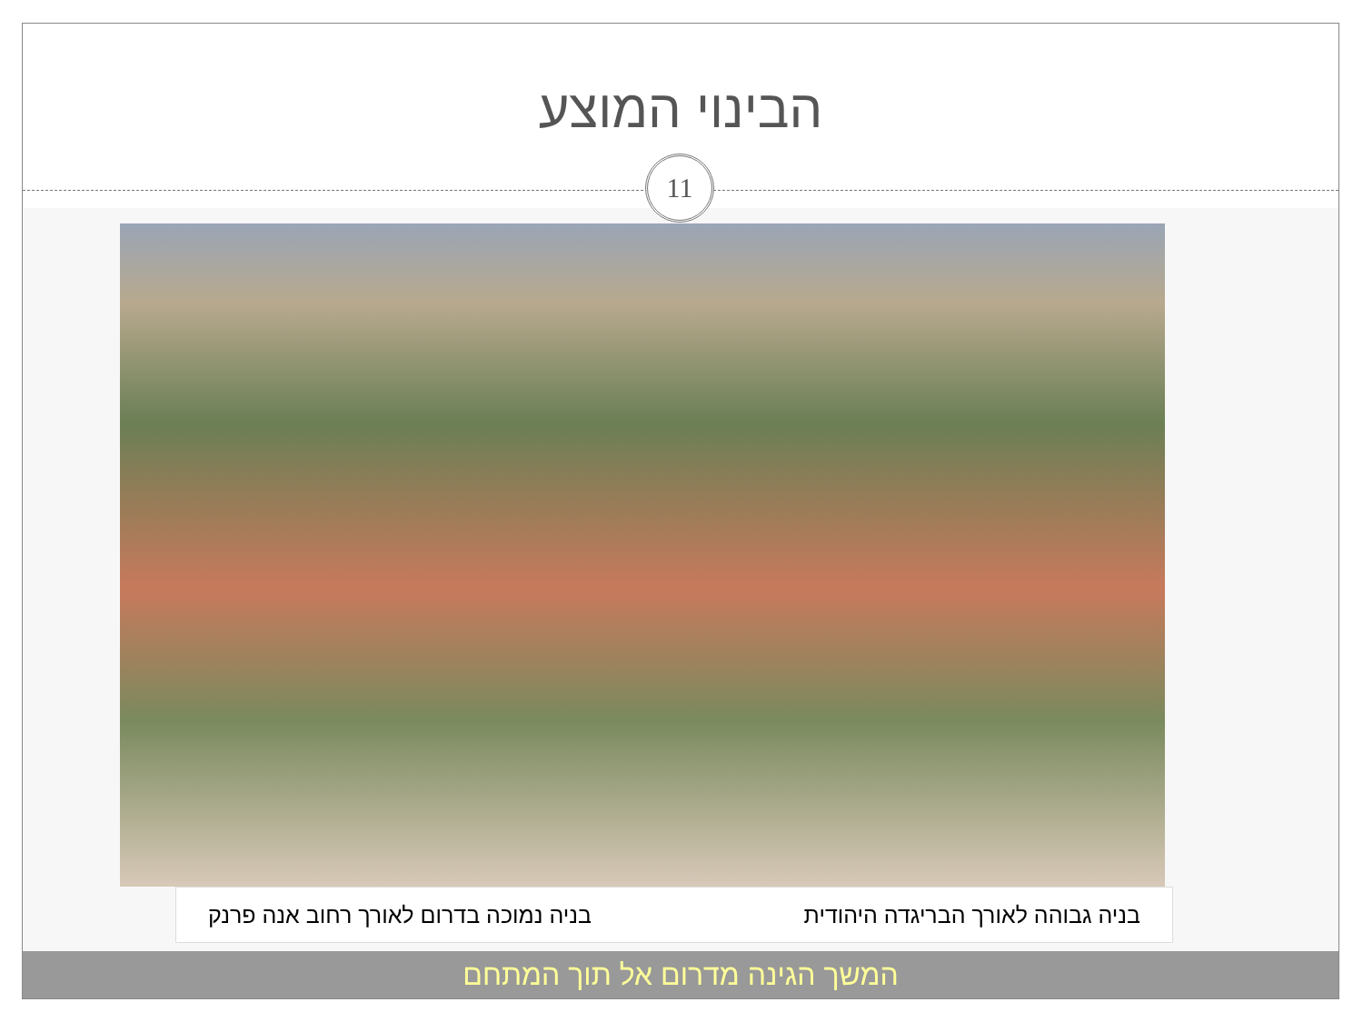הבינוי המוצע
11
בניה גבוהה לאורך הבריגדה היהודית בניה נמוכה בדרום לאורך רחוב אנה פרנק
המשך הגינה מדרום אל תוך המתחם